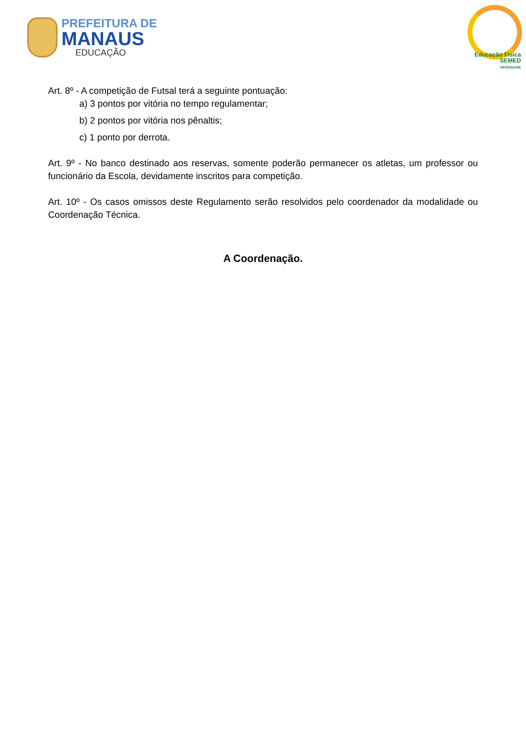PREFEITURA DE
MANAUS
EDUCAÇÃO
Educação Física
SEMED
DEGE/DAGE
Art. 8º - A competição de Futsal terá a seguinte pontuação:
a) 3 pontos por vitória no tempo regulamentar;
b) 2 pontos por vitória nos pênaltis;
c) 1 ponto por derrota.
Art. 9º - No banco destinado aos reservas, somente poderão permanecer os atletas, um professor ou funcionário da Escola, devidamente inscritos para competição.
Art. 10º - Os casos omissos deste Regulamento serão resolvidos pelo coordenador da modalidade ou Coordenação Técnica.
A Coordenação.